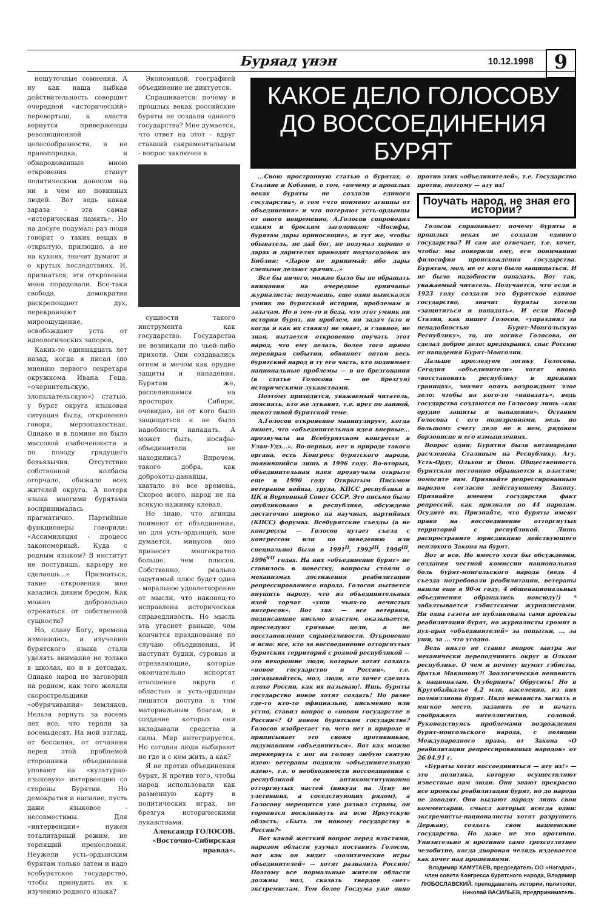Буряад үнэн 10.12.1998 9
нешуточные сомнения. А ну как наша зыбкая действительность совершит очередной «исторический» перевертыш, к власти вернутся приверженцы революционной целесообразности, а не правопорядка, и обнародованные мною откровения станут политическим доносом на ни в чем не повинных людей. Вот ведь какая зараза - эта самая «историческая память». Но на досуге подумал: раз люди говорят о таких вещах в открытую, прилюдно, а не на кухнях, значит думают и о крутых последствиях. И, признаться, эти откровения меня порадовали. Все-таки свобода, демократия раскрепощают дух, перекраивают мироощущение, освобождают уста от идеологических запоров.
Каких-то одиннадцать лет назад, когда я писал (по мнению первого секретаря окружкома Ивана Геца, «очернительскую, злопыхательскую») статью, у бурят округа языковая ситуация была, откровенно говоря, мерзопакостная. Однако и в помине не было массовой озабоченности и по поводу грядущего безъязычия. Отсутствие собственной колбасы огорчало, обижало всех жителей округа. А потеря языка многими бурятами воспринималась прагматично. Партийные функционеры говорили: «Ассимиляция - процесс закономерный. Куда с родным языком? В институт не поступишь, карьеру не сделаешь...» Признаться, такие откровения мне казались диким бредом. Как можно добровольно отрекаться от собственной сущности?
Но, славу Богу, времена изменились, и изучению бурятского языка стали уделять внимание не только в школах, но и в детсадах. Однако народ не заговорил на родном, как того желали скорострельщики «обурячивания» земляков. Нельзя вернуть за восемь лет все, что теряли за восемьдесят. На мой взгляд, от бессилия, от отчаяния перед этой проблемой сторонники объединения уповают на «культурно-языковую» интервенцию со стороны Бурятии. Но демократия и насилие, пусть даже языковое - несовместимы. Для «интервенции» нужен тоталитарный режим, не терпящий прекословия. Неужели усть-ордынским бурятам только затем и надо всебурятское государство, чтобы принудить их к изучению родного языка?
Экономикой, географией объединение не диктуется.
Спрашивается: почему в прошлых веках российские буряты не создали единого государства? Мне думается, что ответ на этот - вдруг ставший сакраментальным - вопрос заключен в
сущности такого инструмента как государство. Государства не возникали по чьей-либо прихоти. Они создавались огнем и мечом как орудие защиты и нападения. Бурятам же, расселившимся на просторах Сибири, очевидно, не от кого было защищаться и не было надобности нападать. А может быть, иосифы-объединители не находились? Впрочем, такого добра, как доброхоты-данайцы, хватало во все времена. Скорее всего, народ не на всякую наживку клевал.
Не знаю, что агинцы поимеют от объединения, но для усть-ордынцев, мне думается, минусов оно принесет многократно больше, чем плюсов. Собственно, реально ощутимый плюс будет один - моральное удовлетворение от мысли, что наконец-то исправлена историческая справедливость. Но мысль эта угаснет раньше, чем кончится празднование по случаю объединения. И наступят будни, суровые и отрезвляющие, которые окончательно испортят отношения округа с областью и усть-ордынцы лишатся доступа к тем материальным благам, в создание которых они вкладывали средства и силы. Мир интегрируется. Но сегодня люди выбирают не где и с кем жить, а как?
Я не против объединения бурят. Я против того, чтобы народ использовали как разменную карту в политических играх, не брезгуя историческими лукавствами.
Александр ГОЛОСОВ.
«Восточно-Сибирская правда».
КАКОЕ ДЕЛО ГОЛОСОВУ ДО ВОССОЕДИНЕНИЯ БУРЯТ
...Свою пространную статью о бурятах, о Сталине и Кобзоне, о том, «почему в прошлых веках буряты не создали единого государства», о том «что поимеют агинцы от объединения» и что потеряют усть-ордынцы от оного непременно, А.Голосов сопроводил едким и броским заголовком: «Иосифы, бурятам дары приносящие», и тут же, чтобы обыватель, не дай бог, не подумал хорошо о дарах и дарителях приводит подзаголовок из Библии: «Даров не принимай: ибо дары слепыми делают зрячих...»
Все бы ничего, можно было бы не обращать внимания на очередное ерничанье журналиста: подумаешь, еще один выискался умник по бурятской истории, проблемам и задачам. Но в том-то и беда, что этот умник ни истории бурят, ни проблем, ни задач (кто и когда и как их ставил) не знает, и главное, не зная, пытается откровенно поучать этот народ, что ему делать, более того прямо перевирая события, обвиняет оптом весь бурятский народ и ту его часть, кто поднимает национальные проблемы — в не брезговании (в статье Голосова — не брезгуя) историческими лукавствами.
Поэтому приходится, уважаемый читатель, пояснять, кто же лукавит, т.е. врет по данной, щекотливой бурятской теме.
А.Голосов откровенно манипулирует, когда пишет, что «объединительная идея впервые... прозвучала на Всебурятском конгрессе в Улан-Удэ...». Во-первых, нет в природе такого органа, есть Конгресс бурятского народа, появившийся лишь в 1996 году. Во-вторых, объединительная идея прозвучала открыто еще в 1990 году Открытым Письмом ветеранов войны, труда, КПСС республики в ЦК и Верховный Совет СССР. Это письмо было опубликовано в республике, обсуждено достаточно широко на научных, партийных (КПСС) форумах. Всебурятские съезды (а не конгрессы — Голосов путает съезд с конгрессом или по неведению или специально) были в 1991<sup>II</sup>, 1992<sup>III</sup>, 1996<sup>III</sup>, 1996<sup>VII</sup> годах. На них «объединение бурят» не ставилось в повестку, вопросы стояли о механизмах достижения реабилитации репрессированного народа. Голосов пытается внушить народу, что из объединительных идей торчат «уши чьих-то нечистых интересов». Вот так — все ветераны, подписавшие письмо властям, оказывается, преследуют грязные цели, а не восстановление справедливости. Откровенно и ясно: все, кто за воссоединение отторгнутых бурятских территорий с родной республикой — это нехорошие люди, которые хотят создать «новое государство в России», т.е. догадывайтесь, мол, люди, кто хочет сделать плохо России, как их называю!. Ишь, буряты государство новое хотят создать! Но разве где-то кто-то официально, письменно или устно, ставил вопрос о «новом государстве в России»? О новом бурятском государстве? Голосов изобретает то, чего нет в природе и приписывает это своим противникам, надумавшим «объединиться». Вот как можно перевернуть с ног на голову любую святую идею: ветераны подняли «объединительную идею», т.е. о необходимости воссоединения с республикой ее антиконституционно отторгнутых частей (никуда на Луну не улетевших, а соседствующих рядом), а Голосову мерещится уже развал страны, он торопится воскликнуть на всю Иркутскую область: «Быть ли новому государству в России?»
Вот какой жесткий вопрос перед властями, народом области удумал поставить Голосов, вот как он видит «политические игры объединителей» — хотят развалить Россию! Поэтому все нормальные жители области должны мол, сказать твердое «нет» экстремистам. Тем более Госдума уже явно против этих «объединителей», т.е. Государство против, поэтому — ату их!
Поучать народ, не зная его истории?
Голосов спрашивает: почему буряты в прошлых веках не создали единого государства? И сам же отвечает, т.е. хочет, чтобы мы поверили ему, его пониманию философии происхождения государства. Бурятам, мол, не от кого было защищаться. И не было надобности нападать. Вот так, уважаемый читатель. Получается, что если в 1923 году создали это бурятское единое государство, значит буряты хотели «защититься и нападать». И если Иосиф Сталин, как пишет Голосов, «упразднил за ненадобностью Бурят-Монгольскую Республику», то, по логике Голосова, он сделал доброе дело: предохранил, спас Россию от нападения Бурят-Монголии.
Дальше проследуем логику Голосова. Сегодня «объединители» хотят вновь «восстановить республику в прежних границах», значит опять возрождают злое дело: чтобы на кого-то «нападать», ведь государства создаются по Голосову лишь «как орудие защиты и нападения». Оставим Голосова с его подозрениями, ведь по большому счету дело не в нем, рядовом борзописце и его измышлениях.
Вопрос один: Бурятия была антинародно расчленена Сталиным на Республику, Агу, Усть-Орду, Ольхон и Онон. Общественность бурятская постоянно обращается к властям: помогите нам. Признайте репрессированным народом согласно действующему Закону. Признайте именем государства факт репрессий, как признали по 44 народам. Осудите их. Признайте, что буряты имеют право на воссоединение отторгнутых территорий с республикой. Лишь распространите юрисдикцию действующего неплохого Закона на бурят.
Вот и все. Но вместо хотя бы обсуждения, создания честной комиссии национальная боль бурят-монгольского народа (ведь 4 съезда потребовали реабилитации, ветераны нашли еще в 90-м году, 4 общенациональных объединения обращались повсюду!) * забалтывается гэбистскими журналистами. Ни одна газета не публиковала сами проекты реабилитации бурят, но журналисты громят в пух-прах «объединителей» за попытки, ... за уши, за ... что угодно.
Ведь никто не ставит вопрос завтра же механически переподчинить округ и Ольхон республике. О чем и почему шумят гэбисты, братья Макашову?! Зоологическая ненависть к националам. Огубернить! Обрусить! Но в Кругобайкалье 4,2 млн. населения, из них полмиллиона бурят. Надо ненависть загнать в мягкое место, задавить ее и начать соображать интеллигентно, головой. Руководствуясь проблемами возрождения бурят-монгольского народа, с позиции Международного права, от Закона «О реабилитации репрессированных народов» от 26.04.91 г.
«Буряты хотят воссоединиться — ату их!» — это политика, которую осуществляют известные нам люди. Они знают прекрасно все проекты реабилитации бурят, но до народа не доводят. Они выдают народу лишь свои комментарии, смысл которых всегда один: экстремисты-националисты хотят разрушить Державу, создать свои нацменские государства. Но даже не это противно. Унизительно и противно само трехсотлетнее челобитие, когда дворовая челядь издевается как хочет над прошениями.
Владимир ХАМУТАЕВ, председатель ОО «Нэгэдэл», член совета Конгресса бурятского народа, Владимир ЛЮБОСЛАВСКИЙ, преподаватель истории, политолог, Николай ВАСИЛЬЕВ, предприниматель.